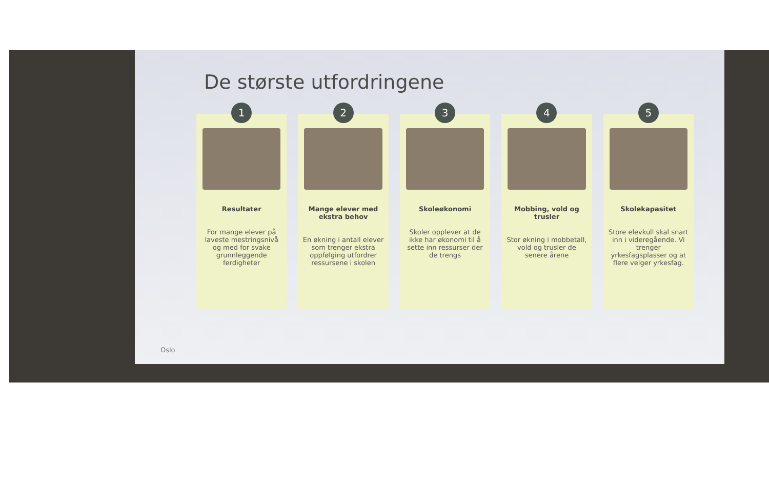De største utfordringene
1
Resultater
For mange elever på laveste mestringsnivå og med for svake grunnleggende ferdigheter
2
Mange elever med ekstra behov
En økning i antall elever som trenger ekstra oppfølging utfordrer ressursene i skolen
3
Skoleøkonomi
Skoler opplever at de ikke har økonomi til å sette inn ressurser der de trengs
4
Mobbing, vold og trusler
Stor økning i mobbetall, vold og trusler de senere årene
5
Skolekapasitet
Store elevkull skal snart inn i videregående. Vi trenger yrkesfagsplasser og at flere velger yrkesfag.
Oslo